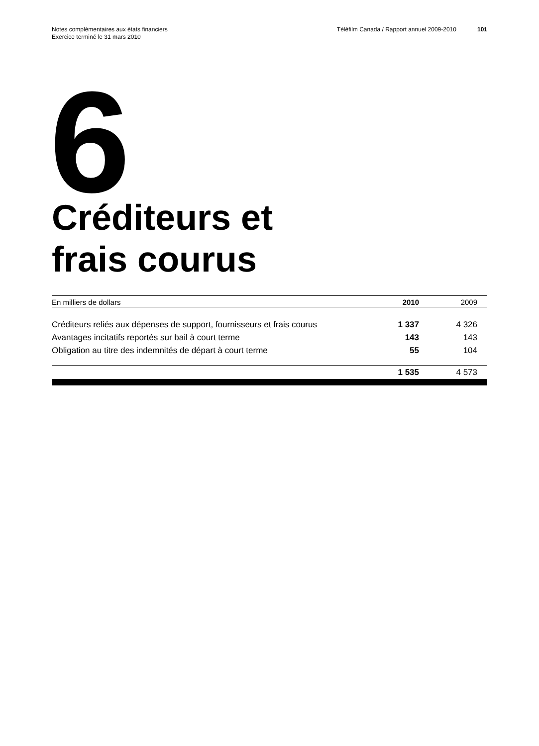Notes complémentaires aux états financiers
Exercice terminé le 31 mars 2010
Téléfilm Canada / Rapport annuel 2009-2010 101
6
Créditeurs et
frais courus
| En milliers de dollars | 2010 | 2009 |
| --- | --- | --- |
| Créditeurs reliés aux dépenses de support, fournisseurs et frais courus | 1 337 | 4 326 |
| Avantages incitatifs reportés sur bail à court terme | 143 | 143 |
| Obligation au titre des indemnités de départ à court terme | 55 | 104 |
| | 1 535 | 4 573 |